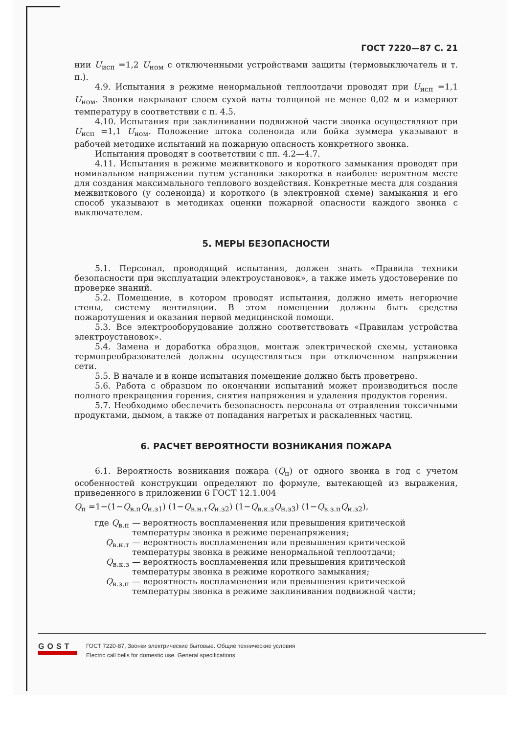ГОСТ 7220—87 С. 21
нии U<sub>исп</sub> =1,2 U<sub>ном</sub> с отключенными устройствами защиты (термовыключатель и т. п.).
4.9. Испытания в режиме ненормальной теплоотдачи проводят при U<sub>исп</sub> =1,1 U<sub>ном</sub>. Звонки накрывают слоем сухой ваты толщиной не менее 0,02 м и измеряют температуру в соответствии с п. 4.5.
4.10. Испытания при заклинивании подвижной части звонка осуществляют при U<sub>исп</sub> =1,1 U<sub>ном</sub>. Положение штока соленоида или бойка зуммера указывают в рабочей методике испытаний на пожарную опасность конкретного звонка.
Испытания проводят в соответствии с пп. 4.2—4.7.
4.11. Испытания в режиме межвиткового и короткого замыкания проводят при номинальном напряжении путем установки закоротка в наиболее вероятном месте для создания максимального теплового воздействия. Конкретные места для создания межвиткового (у соленоида) и короткого (в электронной схеме) замыкания и его способ указывают в методиках оценки пожарной опасности каждого звонка с выключателем.
5. МЕРЫ БЕЗОПАСНОСТИ
5.1. Персонал, проводящий испытания, должен знать «Правила техники безопасности при эксплуатации электроустановок», а также иметь удостоверение по проверке знаний.
5.2. Помещение, в котором проводят испытания, должно иметь негорючие стены, систему вентиляции. В этом помещении должны быть средства пожаротушения и оказания первой медицинской помощи.
5.3. Все электрооборудование должно соответствовать «Правилам устройства электроустановок».
5.4. Замена и доработка образцов, монтаж электрической схемы, установка термопреобразователей должны осуществляться при отключенном напряжении сети.
5.5. В начале и в конце испытания помещение должно быть проветрено.
5.6. Работа с образцом по окончании испытаний может производиться после полного прекращения горения, снятия напряжения и удаления продуктов горения.
5.7. Необходимо обеспечить безопасность персонала от отравления токсичными продуктами, дымом, а также от попадания нагретых и раскаленных частиц.
6. РАСЧЕТ ВЕРОЯТНОСТИ ВОЗНИКАНИЯ ПОЖАРА
6.1. Вероятность возникания пожара (Q<sub>п</sub>) от одного звонка в год с учетом особенностей конструкции определяют по формуле, вытекающей из выражения, приведенного в приложении 6 ГОСТ 12.1.004
Q<sub>п</sub> =1−(1−Q<sub>в.п</sub>Q<sub>н.з1</sub>) (1−Q<sub>в.н.т</sub>Q<sub>н.з2</sub>) (1−Q<sub>в.к.з</sub>Q<sub>н.з3</sub>) (1−Q<sub>в.з.п</sub>Q<sub>н.з2</sub>),
где Q<sub>в.п</sub> — вероятность воспламенения или превышения критической температуры звонка в режиме перенапряжения;
Q<sub>в.н.т</sub> — вероятность воспламенения или превышения критической температуры звонка в режиме ненормальной теплоотдачи;
Q<sub>в.к.з</sub> — вероятность воспламенения или превышения критической температуры звонка в режиме короткого замыкания;
Q<sub>в.з.п</sub> — вероятность воспламенения или превышения критической температуры звонка в режиме заклинивания подвижной части;
GOST
ГОСТ 7220-87, Звонки электрические бытовые. Общие технические условия
Electric call bells for domestic use. General specifications